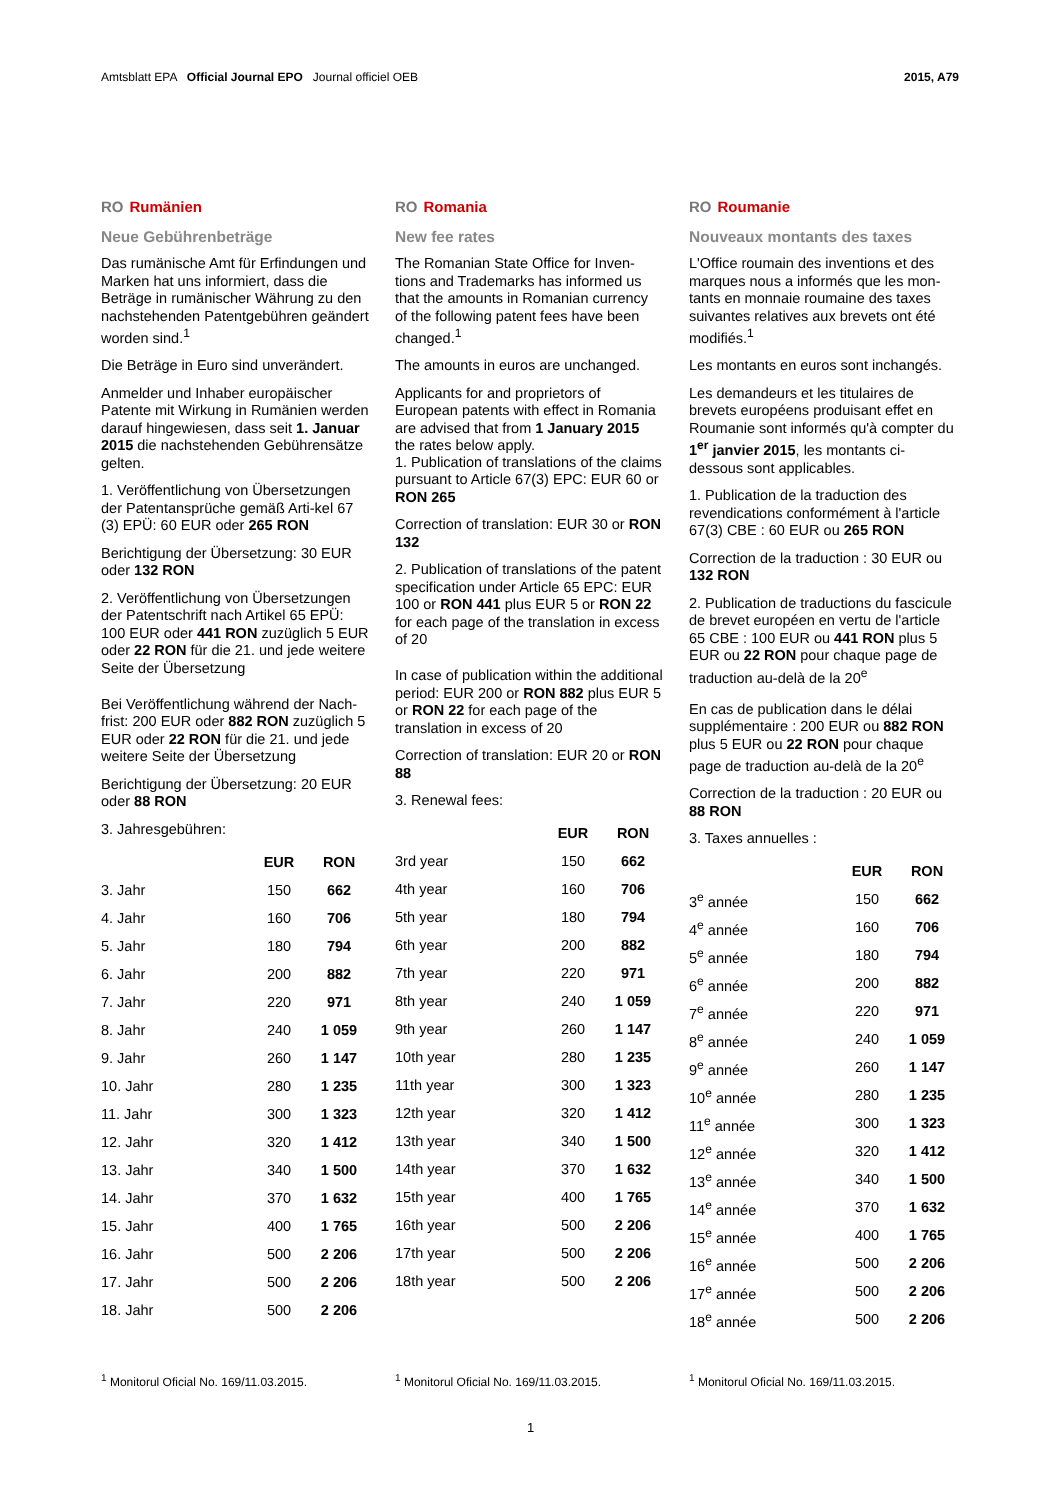Amtsblatt EPA Official Journal EPO Journal officiel OEB
2015, A79
RO Rumänien
Neue Gebührenbeträge
Das rumänische Amt für Erfindungen und Marken hat uns informiert, dass die Beträge in rumänischer Währung zu den nachstehenden Patentgebühren geändert worden sind.<sup>1</sup>
Die Beträge in Euro sind unverändert.
Anmelder und Inhaber europäischer Patente mit Wirkung in Rumänien werden darauf hingewiesen, dass seit 1. Januar 2015 die nachstehenden Gebührensätze gelten.
1. Veröffentlichung von Übersetzungen der Patentansprüche gemäß Arti-kel 67 (3) EPÜ: 60 EUR oder 265 RON
Berichtigung der Übersetzung: 30 EUR oder 132 RON
2. Veröffentlichung von Übersetzungen der Patentschrift nach Artikel 65 EPÜ: 100 EUR oder 441 RON zuzüglich 5 EUR oder 22 RON für die 21. und jede weitere Seite der Übersetzung
Bei Veröffentlichung während der Nach-frist: 200 EUR oder 882 RON zuzüglich 5 EUR oder 22 RON für die 21. und jede weitere Seite der Übersetzung
Berichtigung der Übersetzung: 20 EUR oder 88 RON
3. Jahresgebühren:
| | EUR | RON |
| --- | --- | --- |
| 3. Jahr | 150 | 662 |
| 4. Jahr | 160 | 706 |
| 5. Jahr | 180 | 794 |
| 6. Jahr | 200 | 882 |
| 7. Jahr | 220 | 971 |
| 8. Jahr | 240 | 1 059 |
| 9. Jahr | 260 | 1 147 |
| 10. Jahr | 280 | 1 235 |
| 11. Jahr | 300 | 1 323 |
| 12. Jahr | 320 | 1 412 |
| 13. Jahr | 340 | 1 500 |
| 14. Jahr | 370 | 1 632 |
| 15. Jahr | 400 | 1 765 |
| 16. Jahr | 500 | 2 206 |
| 17. Jahr | 500 | 2 206 |
| 18. Jahr | 500 | 2 206 |
RO Romania
New fee rates
The Romanian State Office for Inven-tions and Trademarks has informed us that the amounts in Romanian currency of the following patent fees have been changed.<sup>1</sup>
The amounts in euros are unchanged.
Applicants for and proprietors of European patents with effect in Romania are advised that from 1 January 2015 the rates below apply.
1. Publication of translations of the claims pursuant to Article 67(3) EPC: EUR 60 or RON 265
Correction of translation: EUR 30 or RON 132
2. Publication of translations of the patent specification under Article 65 EPC: EUR 100 or RON 441 plus EUR 5 or RON 22 for each page of the translation in excess of 20
In case of publication within the additional period: EUR 200 or RON 882 plus EUR 5 or RON 22 for each page of the translation in excess of 20
Correction of translation: EUR 20 or RON 88
3. Renewal fees:
| | EUR | RON |
| --- | --- | --- |
| 3rd year | 150 | 662 |
| 4th year | 160 | 706 |
| 5th year | 180 | 794 |
| 6th year | 200 | 882 |
| 7th year | 220 | 971 |
| 8th year | 240 | 1 059 |
| 9th year | 260 | 1 147 |
| 10th year | 280 | 1 235 |
| 11th year | 300 | 1 323 |
| 12th year | 320 | 1 412 |
| 13th year | 340 | 1 500 |
| 14th year | 370 | 1 632 |
| 15th year | 400 | 1 765 |
| 16th year | 500 | 2 206 |
| 17th year | 500 | 2 206 |
| 18th year | 500 | 2 206 |
RO Roumanie
Nouveaux montants des taxes
L'Office roumain des inventions et des marques nous a informés que les mon-tants en monnaie roumaine des taxes suivantes relatives aux brevets ont été modifiés.<sup>1</sup>
Les montants en euros sont inchangés.
Les demandeurs et les titulaires de brevets européens produisant effet en Roumanie sont informés qu'à compter du 1<sup>er</sup> janvier 2015, les montants ci-dessous sont applicables.
1. Publication de la traduction des revendications conformément à l'article 67(3) CBE : 60 EUR ou 265 RON
Correction de la traduction : 30 EUR ou 132 RON
2. Publication de traductions du fascicule de brevet européen en vertu de l'article 65 CBE : 100 EUR ou 441 RON plus 5 EUR ou 22 RON pour chaque page de traduction au-delà de la 20<sup>e</sup>
En cas de publication dans le délai supplémentaire : 200 EUR ou 882 RON plus 5 EUR ou 22 RON pour chaque page de traduction au-delà de la 20<sup>e</sup>
Correction de la traduction : 20 EUR ou 88 RON
3. Taxes annuelles :
| | EUR | RON |
| --- | --- | --- |
| 3<sup>e</sup> année | 150 | 662 |
| 4<sup>e</sup> année | 160 | 706 |
| 5<sup>e</sup> année | 180 | 794 |
| 6<sup>e</sup> année | 200 | 882 |
| 7<sup>e</sup> année | 220 | 971 |
| 8<sup>e</sup> année | 240 | 1 059 |
| 9<sup>e</sup> année | 260 | 1 147 |
| 10<sup>e</sup> année | 280 | 1 235 |
| 11<sup>e</sup> année | 300 | 1 323 |
| 12<sup>e</sup> année | 320 | 1 412 |
| 13<sup>e</sup> année | 340 | 1 500 |
| 14<sup>e</sup> année | 370 | 1 632 |
| 15<sup>e</sup> année | 400 | 1 765 |
| 16<sup>e</sup> année | 500 | 2 206 |
| 17<sup>e</sup> année | 500 | 2 206 |
| 18<sup>e</sup> année | 500 | 2 206 |
<sup>1</sup> Monitorul Oficial No. 169/11.03.2015.
<sup>1</sup> Monitorul Oficial No. 169/11.03.2015.
<sup>1</sup> Monitorul Oficial No. 169/11.03.2015.
1